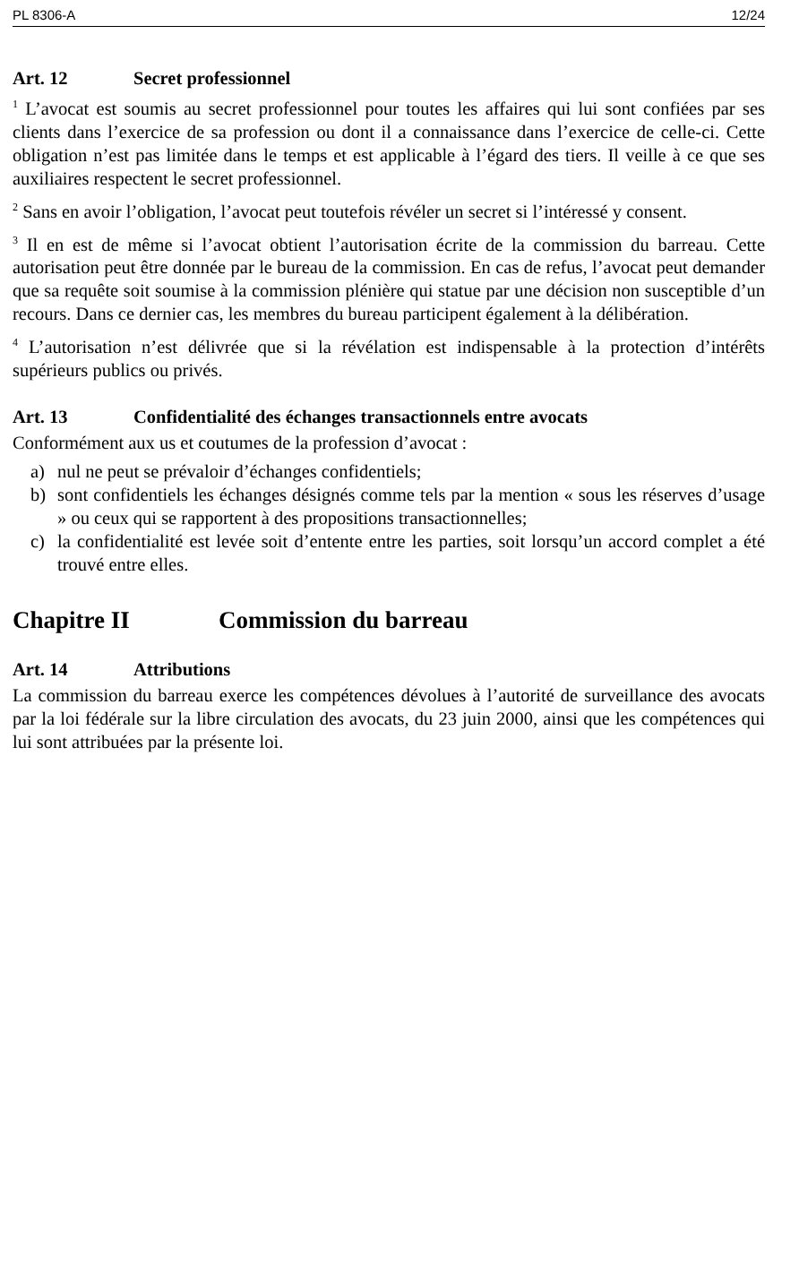PL 8306-A 12/24
Art. 12 Secret professionnel
<sup>1</sup> L’avocat est soumis au secret professionnel pour toutes les affaires qui lui sont confiées par ses clients dans l’exercice de sa profession ou dont il a connaissance dans l’exercice de celle-ci. Cette obligation n’est pas limitée dans le temps et est applicable à l’égard des tiers. Il veille à ce que ses auxiliaires respectent le secret professionnel.
<sup>2</sup> Sans en avoir l’obligation, l’avocat peut toutefois révéler un secret si l’intéressé y consent.
<sup>3</sup> Il en est de même si l’avocat obtient l’autorisation écrite de la commission du barreau. Cette autorisation peut être donnée par le bureau de la commission. En cas de refus, l’avocat peut demander que sa requête soit soumise à la commission plénière qui statue par une décision non susceptible d’un recours. Dans ce dernier cas, les membres du bureau participent également à la délibération.
<sup>4</sup> L’autorisation n’est délivrée que si la révélation est indispensable à la protection d’intérêts supérieurs publics ou privés.
Art. 13 Confidentialité des échanges transactionnels entre avocats
Conformément aux us et coutumes de la profession d’avocat :
a) nul ne peut se prévaloir d’échanges confidentiels;
b) sont confidentiels les échanges désignés comme tels par la mention « sous les réserves d’usage » ou ceux qui se rapportent à des propositions transactionnelles;
c) la confidentialité est levée soit d’entente entre les parties, soit lorsqu’un accord complet a été trouvé entre elles.
Chapitre II Commission du barreau
Art. 14 Attributions
La commission du barreau exerce les compétences dévolues à l’autorité de surveillance des avocats par la loi fédérale sur la libre circulation des avocats, du 23 juin 2000, ainsi que les compétences qui lui sont attribuées par la présente loi.